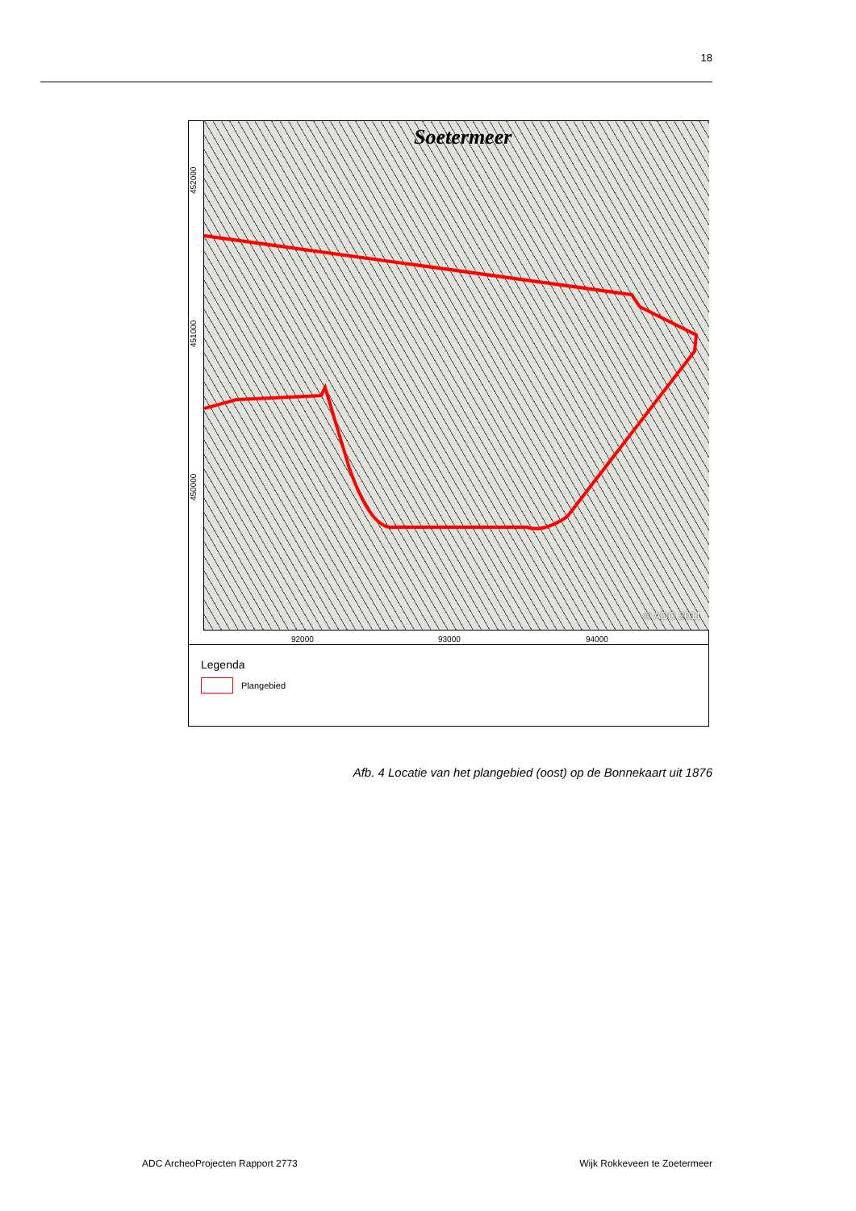18
Soetermeer
© ADC 2011
452000
451000
450000
92000 93000 94000
Legenda
Plangebied
Afb. 4 Locatie van het plangebied (oost) op de Bonnekaart uit 1876
ADC ArcheoProjecten Rapport 2773
Wijk Rokkeveen te Zoetermeer